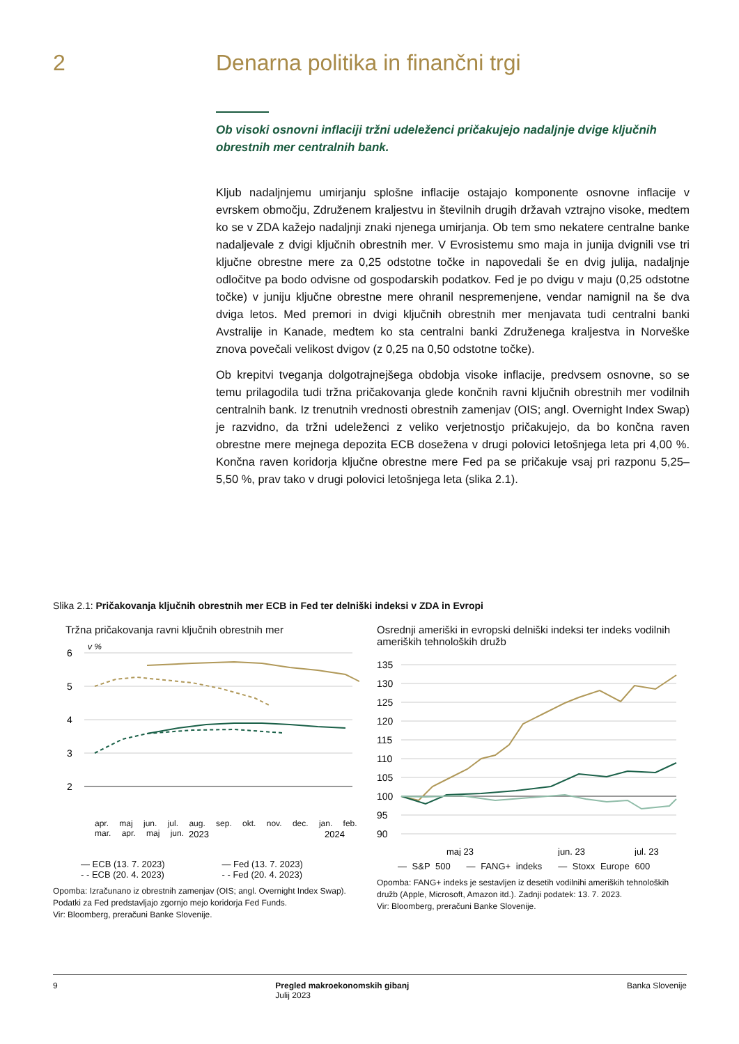2 Denarna politika in finančni trgi
Ob visoki osnovni inflaciji tržni udeleženci pričakujejo nadaljnje dvige ključnih obrestnih mer centralnih bank.
Kljub nadaljnjemu umirjanju splošne inflacije ostajajo komponente osnovne inflacije v evrskem območju, Združenem kraljestvu in številnih drugih državah vztrajno visoke, medtem ko se v ZDA kažejo nadaljnji znaki njenega umirjanja. Ob tem smo nekatere centralne banke nadaljevale z dvigi ključnih obrestnih mer. V Evrosistemu smo maja in junija dvignili vse tri ključne obrestne mere za 0,25 odstotne točke in napovedali še en dvig julija, nadaljnje odločitve pa bodo odvisne od gospodarskih podatkov. Fed je po dvigu v maju (0,25 odstotne točke) v juniju ključne obrestne mere ohranil nespremenjene, vendar namignil na še dva dviga letos. Med premori in dvigi ključnih obrestnih mer menjavata tudi centralni banki Avstralije in Kanade, medtem ko sta centralni banki Združenega kraljestva in Norveške znova povečali velikost dvigov (z 0,25 na 0,50 odstotne točke).
Ob krepitvi tveganja dolgotrajnejšega obdobja visoke inflacije, predvsem osnovne, so se temu prilagodila tudi tržna pričakovanja glede končnih ravni ključnih obrestnih mer vodilnih centralnih bank. Iz trenutnih vrednosti obrestnih zamenjav (OIS; angl. Overnight Index Swap) je razvidno, da tržni udeleženci z veliko verjetnostjo pričakujejo, da bo končna raven obrestne mere mejnega depozita ECB dosežena v drugi polovici letošnjega leta pri 4,00 %. Končna raven koridorja ključne obrestne mere Fed pa se pričakuje vsaj pri razponu 5,25–5,50 %, prav tako v drugi polovici letošnjega leta (slika 2.1).
Slika 2.1: Pričakovanja ključnih obrestnih mer ECB in Fed ter delniški indeksi v ZDA in Evropi
Tržna pričakovanja ravni ključnih obrestnih mer
v %
6
5
4
3
2
2023
2024
apr. maj jun. jul. aug. sep. okt. nov. dec. jan. feb. mar. apr. maj jun.
— ECB (13. 7. 2023) — Fed (13. 7. 2023) - - ECB (20. 4. 2023) - - Fed (20. 4. 2023)
Opomba: Izračunano iz obrestnih zamenjav (OIS; angl. Overnight Index Swap). Podatki za Fed predstavljajo zgornjo mejo koridorja Fed Funds.
Vir: Bloomberg, preračuni Banke Slovenije.
Osrednji ameriški in evropski delniški indeksi ter indeks vodilnih ameriških tehnoloških družb
135
130
125
120
115
110
105
100
95
90
maj 23
jun. 23
jul. 23
— S&P 500 — FANG+ indeks — Stoxx Europe 600
Opomba: FANG+ indeks je sestavljen iz desetih vodilnihi ameriških tehnoloških družb (Apple, Microsoft, Amazon itd.). Zadnji podatek: 13. 7. 2023.
Vir: Bloomberg, preračuni Banke Slovenije.
9 Pregled makroekonomskih gibanj
Julij 2023 Banka Slovenije